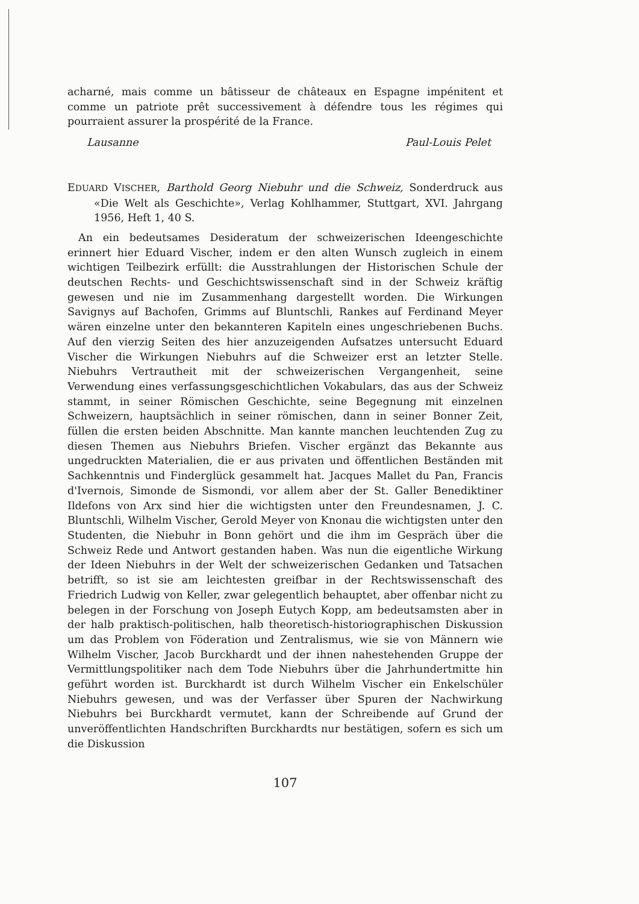acharné, mais comme un bâtisseur de châteaux en Espagne impénitent et comme un patriote prêt successivement à défendre tous les régimes qui pourraient assurer la prospérité de la France.
Lausanne Paul-Louis Pelet
EDUARD VISCHER, Barthold Georg Niebuhr und die Schweiz, Sonderdruck aus «Die Welt als Geschichte», Verlag Kohlhammer, Stuttgart, XVI. Jahrgang 1956, Heft 1, 40 S.
An ein bedeutsames Desideratum der schweizerischen Ideengeschichte erinnert hier Eduard Vischer, indem er den alten Wunsch zugleich in einem wichtigen Teilbezirk erfüllt: die Ausstrahlungen der Historischen Schule der deutschen Rechts- und Geschichtswissenschaft sind in der Schweiz kräftig gewesen und nie im Zusammenhang dargestellt worden. Die Wirkungen Savignys auf Bachofen, Grimms auf Bluntschli, Rankes auf Ferdinand Meyer wären einzelne unter den bekannteren Kapiteln eines ungeschriebenen Buchs. Auf den vierzig Seiten des hier anzuzeigenden Aufsatzes untersucht Eduard Vischer die Wirkungen Niebuhrs auf die Schweizer erst an letzter Stelle. Niebuhrs Vertrautheit mit der schweizerischen Vergangenheit, seine Verwendung eines verfassungsgeschichtlichen Vokabulars, das aus der Schweiz stammt, in seiner Römischen Geschichte, seine Begegnung mit einzelnen Schweizern, hauptsächlich in seiner römischen, dann in seiner Bonner Zeit, füllen die ersten beiden Abschnitte. Man kannte manchen leuchtenden Zug zu diesen Themen aus Niebuhrs Briefen. Vischer ergänzt das Bekannte aus ungedruckten Materialien, die er aus privaten und öffentlichen Beständen mit Sachkenntnis und Finderglück gesammelt hat. Jacques Mallet du Pan, Francis d'Ivernois, Simonde de Sismondi, vor allem aber der St. Galler Benediktiner Ildefons von Arx sind hier die wichtigsten unter den Freundesnamen, J. C. Bluntschli, Wilhelm Vischer, Gerold Meyer von Knonau die wichtigsten unter den Studenten, die Niebuhr in Bonn gehört und die ihm im Gespräch über die Schweiz Rede und Antwort gestanden haben. Was nun die eigentliche Wirkung der Ideen Niebuhrs in der Welt der schweizerischen Gedanken und Tatsachen betrifft, so ist sie am leichtesten greifbar in der Rechtswissenschaft des Friedrich Ludwig von Keller, zwar gelegentlich behauptet, aber offenbar nicht zu belegen in der Forschung von Joseph Eutych Kopp, am bedeutsamsten aber in der halb praktisch-politischen, halb theoretisch-historiographischen Diskussion um das Problem von Föderation und Zentralismus, wie sie von Männern wie Wilhelm Vischer, Jacob Burckhardt und der ihnen nahestehenden Gruppe der Vermittlungspolitiker nach dem Tode Niebuhrs über die Jahrhundertmitte hin geführt worden ist. Burckhardt ist durch Wilhelm Vischer ein Enkelschüler Niebuhrs gewesen, und was der Verfasser über Spuren der Nachwirkung Niebuhrs bei Burckhardt vermutet, kann der Schreibende auf Grund der unveröffentlichten Handschriften Burckhardts nur bestätigen, sofern es sich um die Diskussion
107